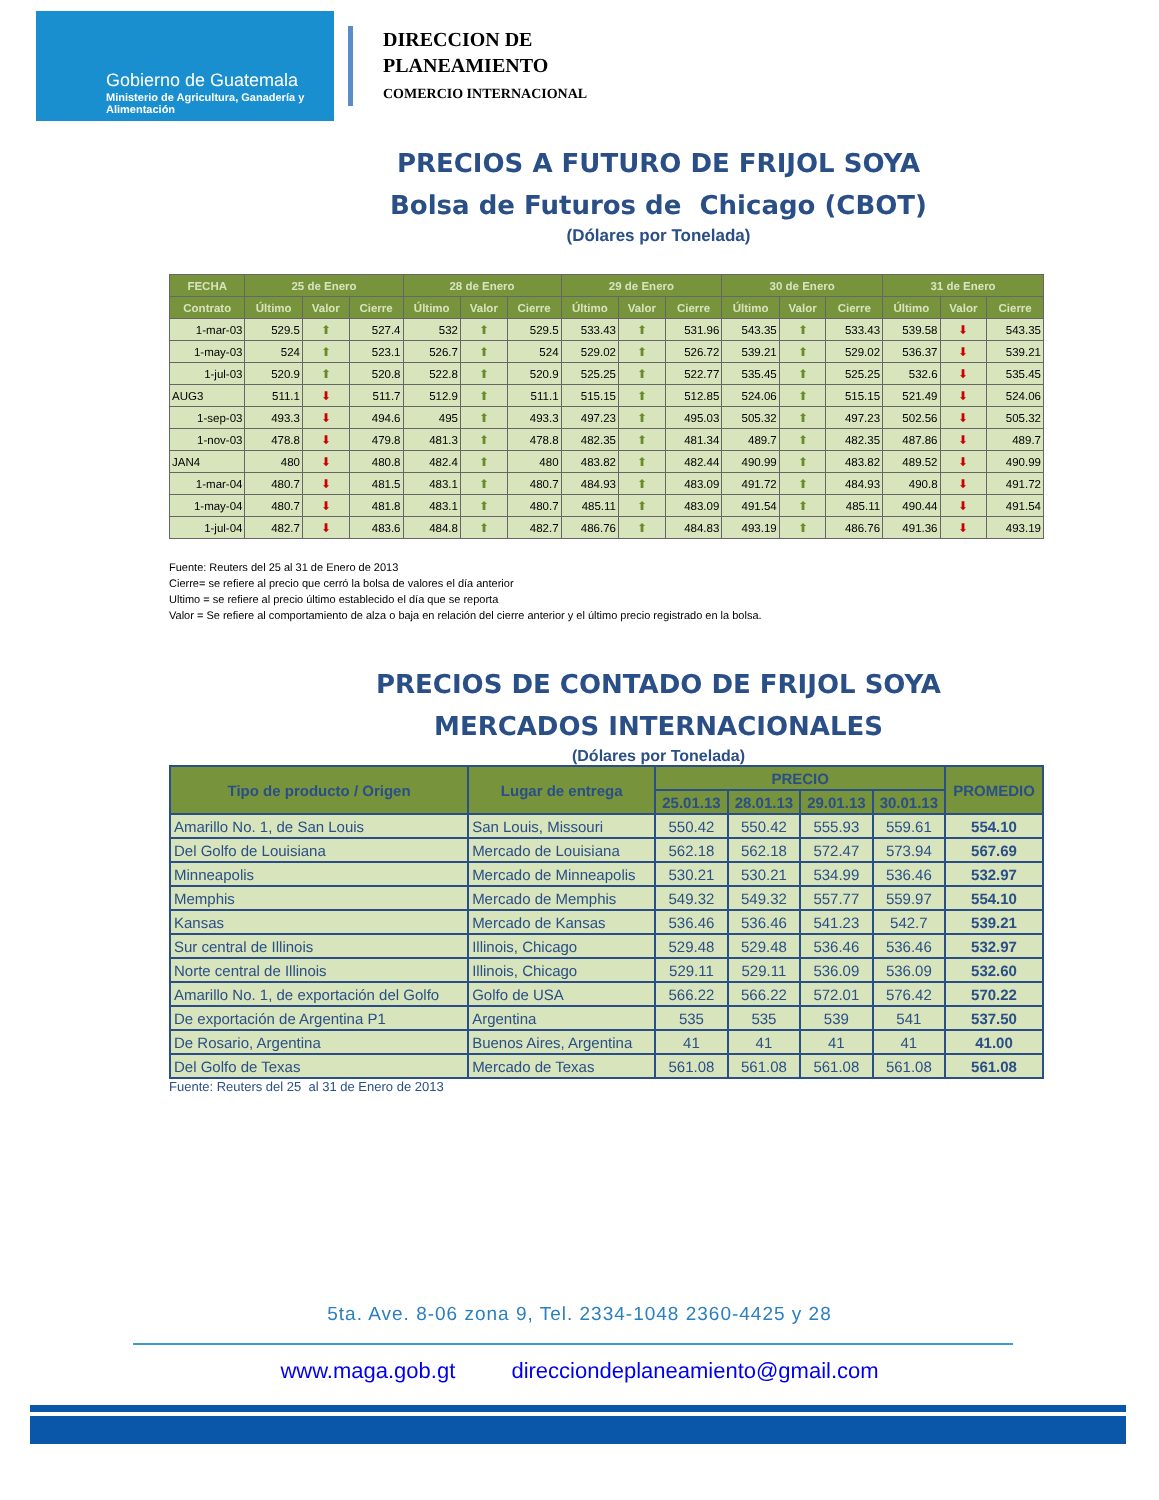Gobierno de Guatemala
Ministerio de Agricultura, Ganadería y Alimentación
DIRECCION DE
PLANEAMIENTO
COMERCIO INTERNACIONAL
PRECIOS A FUTURO DE FRIJOL SOYA
Bolsa de Futuros de Chicago (CBOT)
(Dólares por Tonelada)
| FECHA | 25 de Enero | | | 28 de Enero | | | 29 de Enero | | | 30 de Enero | | | 31 de Enero | | |
| --- | --- | --- | --- | --- | --- | --- | --- | --- | --- | --- | --- | --- | --- | --- | --- |
| Contrato | Último | Valor | Cierre | Último | Valor | Cierre | Último | Valor | Cierre | Último | Valor | Cierre | Último | Valor | Cierre |
| 1-mar-03 | 529.5 | ⬆ | 527.4 | 532 | ⬆ | 529.5 | 533.43 | ⬆ | 531.96 | 543.35 | ⬆ | 533.43 | 539.58 | ⬇ | 543.35 |
| 1-may-03 | 524 | ⬆ | 523.1 | 526.7 | ⬆ | 524 | 529.02 | ⬆ | 526.72 | 539.21 | ⬆ | 529.02 | 536.37 | ⬇ | 539.21 |
| 1-jul-03 | 520.9 | ⬆ | 520.8 | 522.8 | ⬆ | 520.9 | 525.25 | ⬆ | 522.77 | 535.45 | ⬆ | 525.25 | 532.6 | ⬇ | 535.45 |
| AUG3 | 511.1 | ⬇ | 511.7 | 512.9 | ⬆ | 511.1 | 515.15 | ⬆ | 512.85 | 524.06 | ⬆ | 515.15 | 521.49 | ⬇ | 524.06 |
| 1-sep-03 | 493.3 | ⬇ | 494.6 | 495 | ⬆ | 493.3 | 497.23 | ⬆ | 495.03 | 505.32 | ⬆ | 497.23 | 502.56 | ⬇ | 505.32 |
| 1-nov-03 | 478.8 | ⬇ | 479.8 | 481.3 | ⬆ | 478.8 | 482.35 | ⬆ | 481.34 | 489.7 | ⬆ | 482.35 | 487.86 | ⬇ | 489.7 |
| JAN4 | 480 | ⬇ | 480.8 | 482.4 | ⬆ | 480 | 483.82 | ⬆ | 482.44 | 490.99 | ⬆ | 483.82 | 489.52 | ⬇ | 490.99 |
| 1-mar-04 | 480.7 | ⬇ | 481.5 | 483.1 | ⬆ | 480.7 | 484.93 | ⬆ | 483.09 | 491.72 | ⬆ | 484.93 | 490.8 | ⬇ | 491.72 |
| 1-may-04 | 480.7 | ⬇ | 481.8 | 483.1 | ⬆ | 480.7 | 485.11 | ⬆ | 483.09 | 491.54 | ⬆ | 485.11 | 490.44 | ⬇ | 491.54 |
| 1-jul-04 | 482.7 | ⬇ | 483.6 | 484.8 | ⬆ | 482.7 | 486.76 | ⬆ | 484.83 | 493.19 | ⬆ | 486.76 | 491.36 | ⬇ | 493.19 |
Fuente: Reuters del 25 al 31 de Enero de 2013
Cierre= se refiere al precio que cerró la bolsa de valores el día anterior
Ultimo = se refiere al precio último establecido el día que se reporta
Valor = Se refiere al comportamiento de alza o baja en relación del cierre anterior y el último precio registrado en la bolsa.
PRECIOS DE CONTADO DE FRIJOL SOYA
MERCADOS INTERNACIONALES
(Dólares por Tonelada)
| Tipo de producto / Origen | Lugar de entrega | PRECIO | | | | PROMEDIO |
| --- | --- | --- | --- | --- | --- | --- |
| | | 25.01.13 | 28.01.13 | 29.01.13 | 30.01.13 | |
| Amarillo No. 1, de San Louis | San Louis, Missouri | 550.42 | 550.42 | 555.93 | 559.61 | 554.10 |
| Del Golfo de Louisiana | Mercado de Louisiana | 562.18 | 562.18 | 572.47 | 573.94 | 567.69 |
| Minneapolis | Mercado de Minneapolis | 530.21 | 530.21 | 534.99 | 536.46 | 532.97 |
| Memphis | Mercado de Memphis | 549.32 | 549.32 | 557.77 | 559.97 | 554.10 |
| Kansas | Mercado de Kansas | 536.46 | 536.46 | 541.23 | 542.7 | 539.21 |
| Sur central de Illinois | Illinois, Chicago | 529.48 | 529.48 | 536.46 | 536.46 | 532.97 |
| Norte central de Illinois | Illinois, Chicago | 529.11 | 529.11 | 536.09 | 536.09 | 532.60 |
| Amarillo No. 1, de exportación del Golfo | Golfo de USA | 566.22 | 566.22 | 572.01 | 576.42 | 570.22 |
| De exportación de Argentina P1 | Argentina | 535 | 535 | 539 | 541 | 537.50 |
| De Rosario, Argentina | Buenos Aires, Argentina | 41 | 41 | 41 | 41 | 41.00 |
| Del Golfo de Texas | Mercado de Texas | 561.08 | 561.08 | 561.08 | 561.08 | 561.08 |
Fuente: Reuters del 25 al 31 de Enero de 2013
5ta. Ave. 8-06 zona 9, Tel. 2334-1048 2360-4425 y 28
www.maga.gob.gt direcciondeplaneamiento@gmail.com